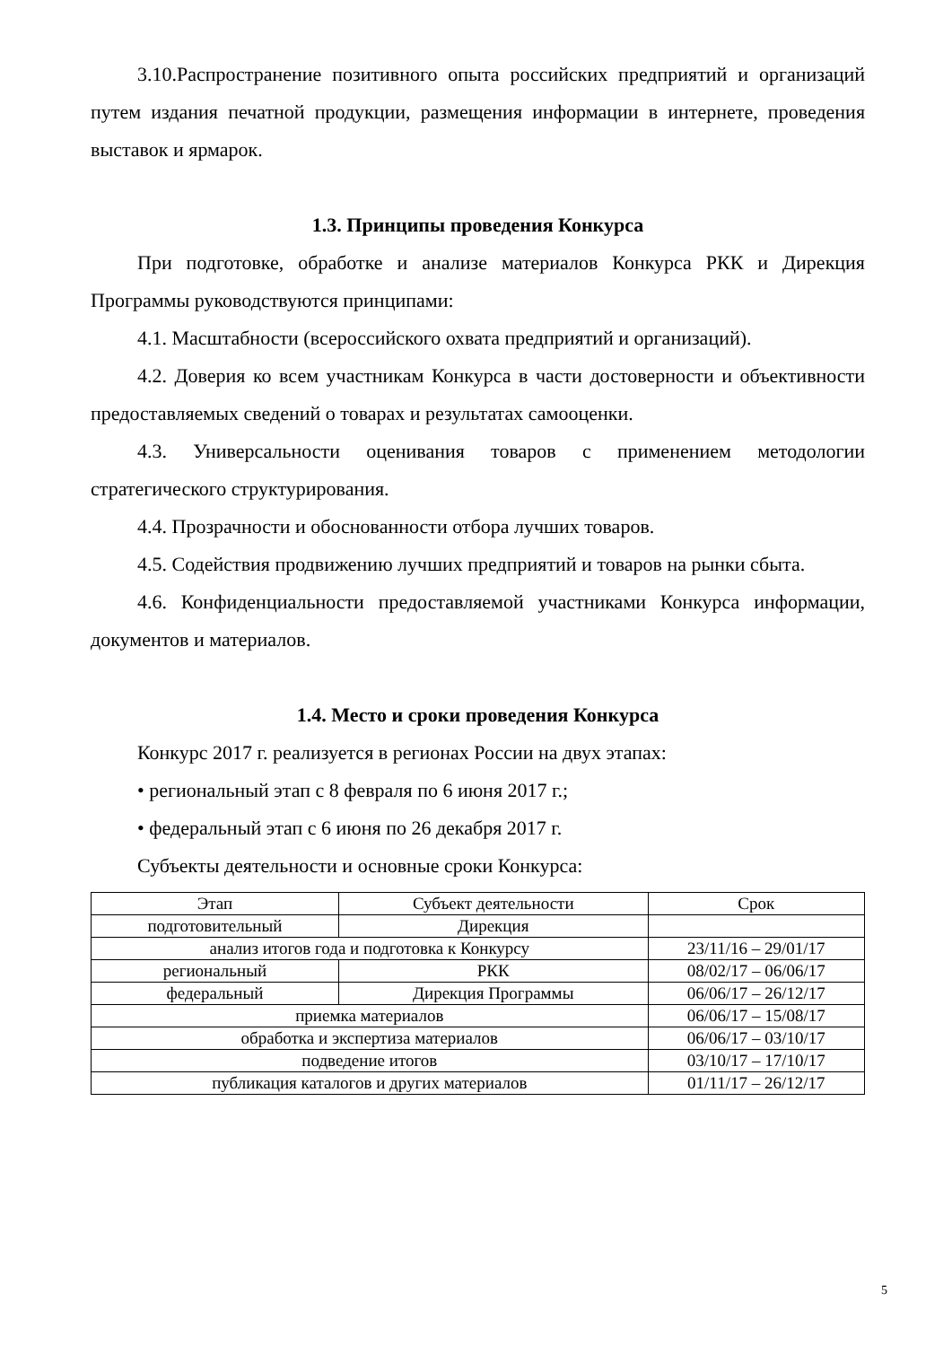3.10.Распространение позитивного опыта российских предприятий и организаций путем издания печатной продукции, размещения информации в интернете, проведения выставок и ярмарок.
1.3. Принципы проведения Конкурса
При подготовке, обработке и анализе материалов Конкурса РКК и Дирекция Программы руководствуются принципами:
4.1. Масштабности (всероссийского охвата предприятий и организаций).
4.2. Доверия ко всем участникам Конкурса в части достоверности и объективности предоставляемых сведений о товарах и результатах самооценки.
4.3. Универсальности оценивания товаров с применением методологии стратегического структурирования.
4.4. Прозрачности и обоснованности отбора лучших товаров.
4.5. Содействия продвижению лучших предприятий и товаров на рынки сбыта.
4.6. Конфиденциальности предоставляемой участниками Конкурса информации, документов и материалов.
1.4. Место и сроки проведения Конкурса
Конкурс 2017 г. реализуется в регионах России на двух этапах:
• региональный этап с 8 февраля по 6 июня 2017 г.;
• федеральный этап с 6 июня по 26 декабря 2017 г.
Субъекты деятельности и основные сроки Конкурса:
| Этап | Субъект деятельности | Срок |
| подготовительный | Дирекция | |
| анализ итогов года и подготовка к Конкурсу | | 23/11/16 – 29/01/17 |
| региональный | РКК | 08/02/17 – 06/06/17 |
| федеральный | Дирекция Программы | 06/06/17 – 26/12/17 |
| приемка материалов | | 06/06/17 – 15/08/17 |
| обработка и экспертиза материалов | | 06/06/17 – 03/10/17 |
| подведение итогов | | 03/10/17 – 17/10/17 |
| публикация каталогов и других материалов | | 01/11/17 – 26/12/17 |
5